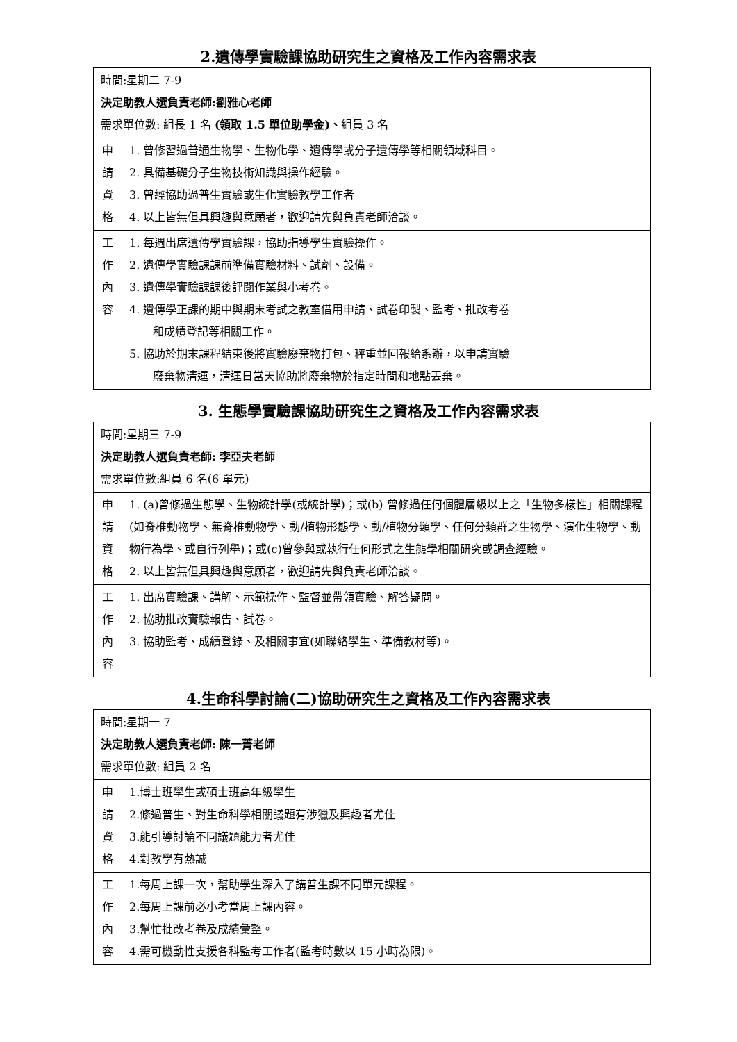2.遺傳學實驗課協助研究生之資格及工作內容需求表
| 時間:星期二 7-9 決定助教人選負責老師:劉雅心老師 需求單位數: 組長 1 名 (領取 1.5 單位助學金)、 組員 3 名 | |
| 申 請 資 格 | 1. 曾修習過普通生物學、生物化學、遺傳學或分子遺傳學等相關領域科目。 2. 具備基礎分子生物技術知識與操作經驗。 3. 曾經協助過普生實驗或生化實驗教學工作者 4. 以上皆無但具興趣與意願者，歡迎請先與負責老師洽談。 |
| 工 作 內 容 | 1. 每週出席遺傳學實驗課，協助指導學生實驗操作。 2. 遺傳學實驗課課前準備實驗材料、試劑、設備。 3. 遺傳學實驗課課後評閱作業與小考卷。 4. 遺傳學正課的期中與期末考試之教室借用申請、試卷印製、監考、批改考卷 和成績登記等相關工作。 5. 協助於期末課程結束後將實驗廢棄物打包、秤重並回報給系辦，以申請實驗 廢棄物清運，清運日當天協助將廢棄物於指定時間和地點丟棄。 |
3. 生態學實驗課協助研究生之資格及工作內容需求表
| 時間:星期三 7-9 決定助教人選負責老師: 李亞夫老師 需求單位數:組員 6 名(6 單元) | |
| 申 請 資 格 | 1. (a)曾修過生態學、生物統計學(或統計學)；或(b) 曾修過任何個體層級以上之「生物多樣性」相關課程(如脊椎動物學、無脊椎動物學、動/植物形態學、動/植物分類學、任何分類群之生物學、演化生物學、動物行為學、或自行列舉)；或(c)曾參與或執行任何形式之生態學相關研究或調查經驗。 2. 以上皆無但具興趣與意願者，歡迎請先與負責老師洽談。 |
| 工 作 內 容 | 1. 出席實驗課、講解、示範操作、監督並帶領實驗、解答疑問。 2. 協助批改實驗報告、試卷。 3. 協助監考、成績登錄、及相關事宜(如聯絡學生、準備教材等)。 |
4.生命科學討論(二)協助研究生之資格及工作內容需求表
| 時間:星期一 7 決定助教人選負責老師: 陳一菁老師 需求單位數: 組員 2 名 | |
| 申 請 資 格 | 1.博士班學生或碩士班高年級學生 2.修過普生、對生命科學相關議題有涉獵及興趣者尤佳 3.能引導討論不同議題能力者尤佳 4.對教學有熱誠 |
| 工 作 內 容 | 1.每周上課一次，幫助學生深入了講普生課不同單元課程。 2.每周上課前必小考當周上課內容。 3.幫忙批改考卷及成績彙整。 4.需可機動性支援各科監考工作者(監考時數以 15 小時為限)。 |